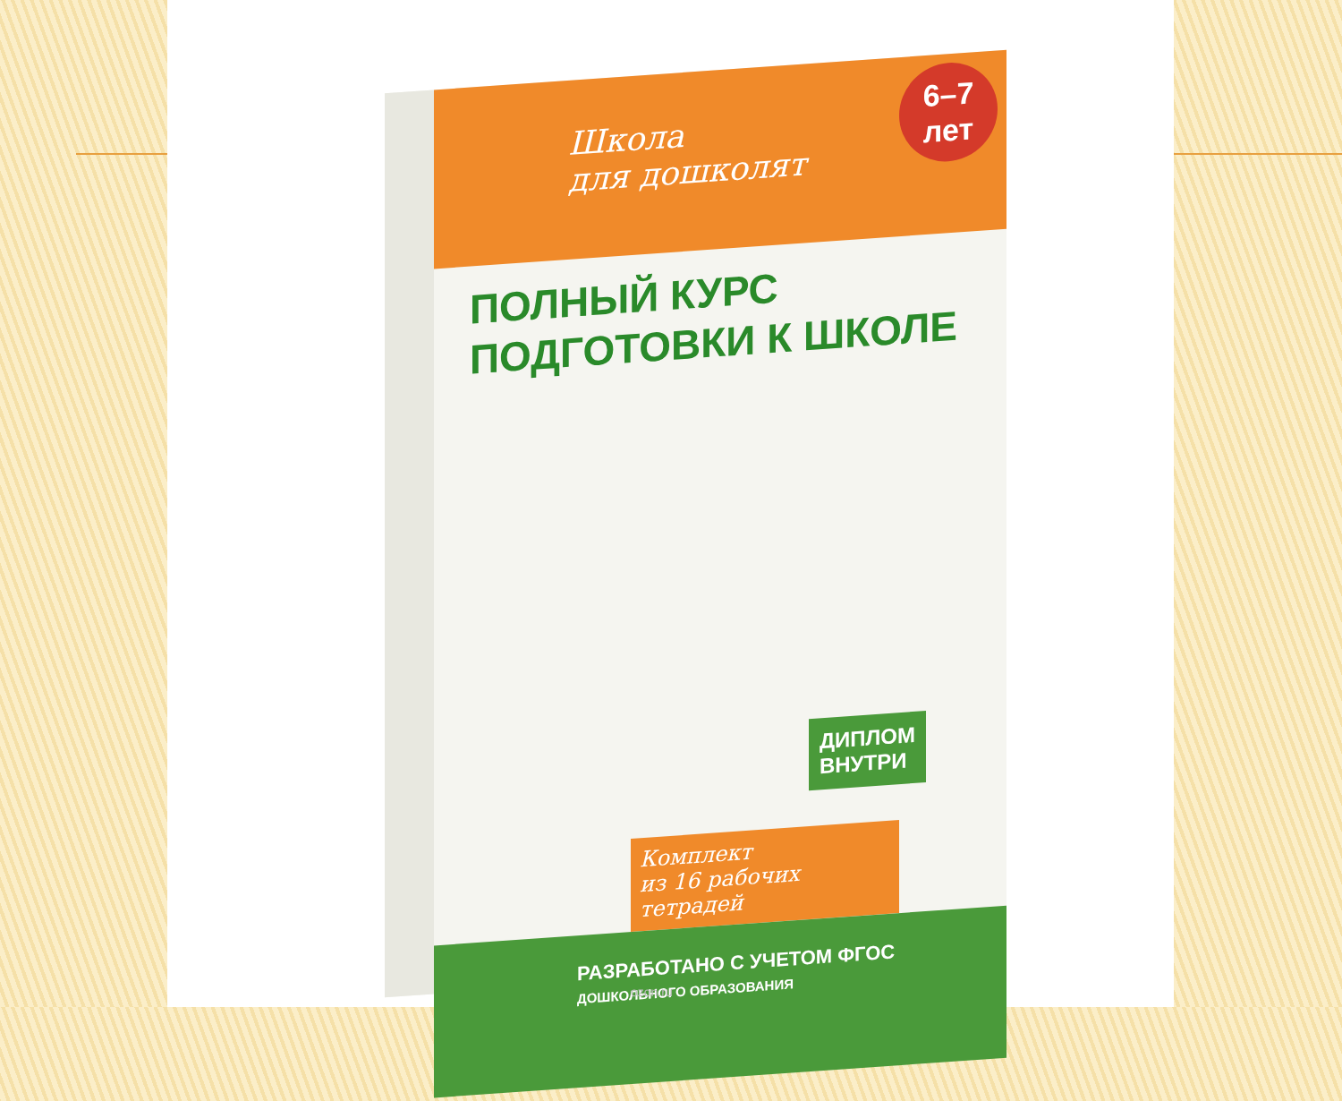Школа
для дошколят
6–7
лет
ПОЛНЫЙ КУРС
ПОДГОТОВКИ К ШКОЛЕ
ДИПЛОМ
ВНУТРИ
Комплект
из 16 рабочих тетрадей
РАЗРАБОТАНО С УЧЕТОМ ФГОС
ДОШКОЛЬНОГО ОБРАЗОВАНИЯ
ozon.ru